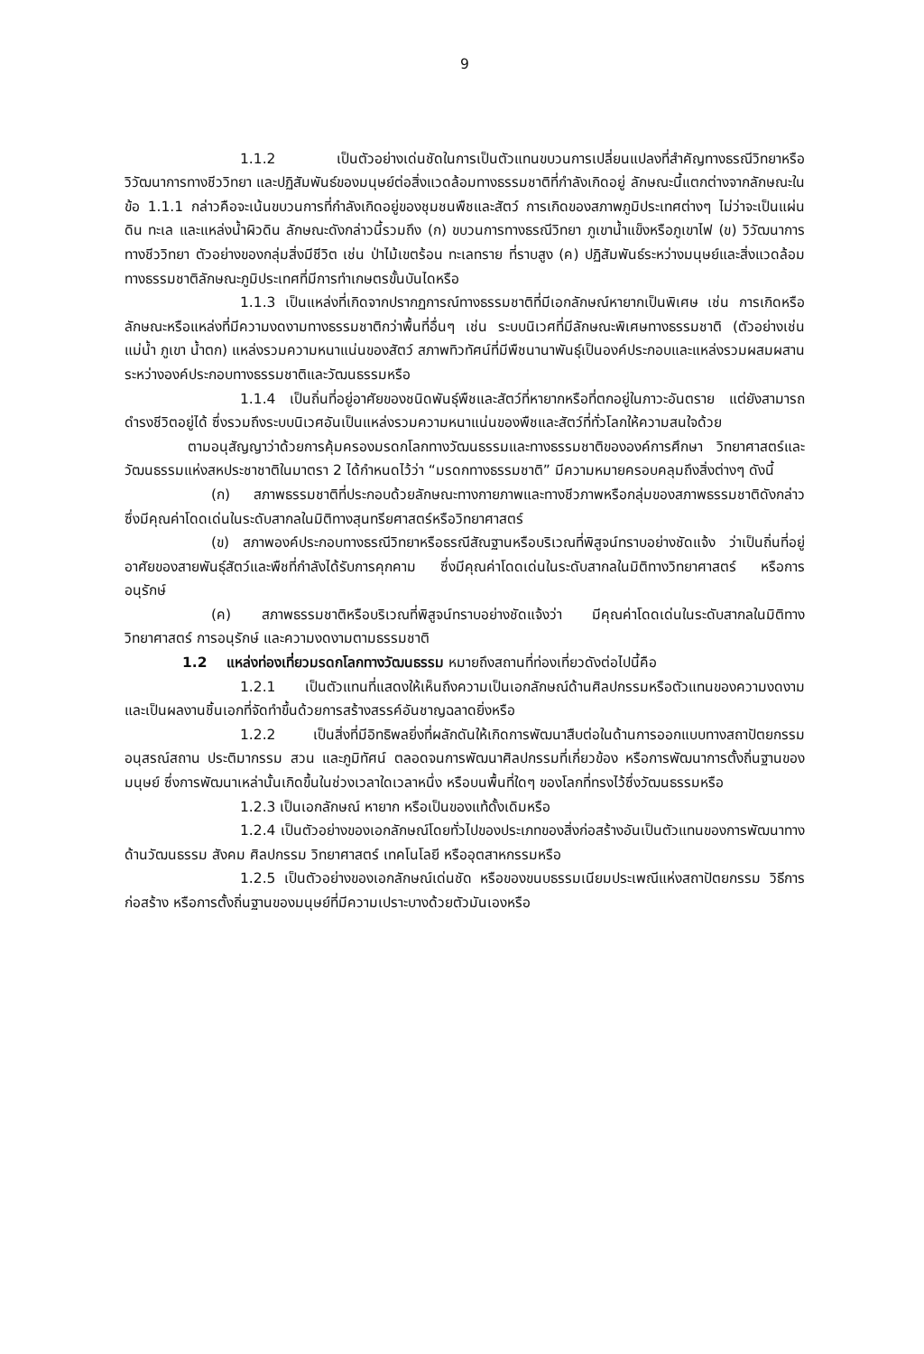9
1.1.2 เป็นตัวอย่างเด่นชัดในการเป็นตัวแทนขบวนการเปลี่ยนแปลงที่สำคัญทางธรณีวิทยาหรือวิวัฒนาการทางชีววิทยา และปฏิสัมพันธ์ของมนุษย์ต่อสิ่งแวดล้อมทางธรรมชาติที่กำลังเกิดอยู่ ลักษณะนี้แตกต่างจากลักษณะในข้อ 1.1.1 กล่าวคือจะเน้นขบวนการที่กำลังเกิดอยู่ของชุมชนพืชและสัตว์ การเกิดของสภาพภูมิประเทศต่างๆ ไม่ว่าจะเป็นแผ่นดิน ทะเล และแหล่งน้ำผิวดิน ลักษณะดังกล่าวนี้รวมถึง (ก) ขบวนการทางธรณีวิทยา ภูเขาน้ำแข็งหรือภูเขาไฟ (ข) วิวัฒนาการทางชีววิทยา ตัวอย่างของกลุ่มสิ่งมีชีวิต เช่น ป่าไม้เขตร้อน ทะเลทราย ที่ราบสูง (ค) ปฏิสัมพันธ์ระหว่างมนุษย์และสิ่งแวดล้อมทางธรรมชาติลักษณะภูมิประเทศที่มีการทำเกษตรขั้นบันไดหรือ
1.1.3 เป็นแหล่งที่เกิดจากปรากฏการณ์ทางธรรมชาติที่มีเอกลักษณ์หายากเป็นพิเศษ เช่น การเกิดหรือลักษณะหรือแหล่งที่มีความงดงามทางธรรมชาติกว่าพื้นที่อื่นๆ เช่น ระบบนิเวศที่มีลักษณะพิเศษทางธรรมชาติ (ตัวอย่างเช่น แม่น้ำ ภูเขา น้ำตก) แหล่งรวมความหนาแน่นของสัตว์ สภาพทิวทัศน์ที่มีพืชนานาพันธุ์เป็นองค์ประกอบและแหล่งรวมผสมผสานระหว่างองค์ประกอบทางธรรมชาติและวัฒนธรรมหรือ
1.1.4 เป็นถิ่นที่อยู่อาศัยของชนิดพันธุ์พืชและสัตว์ที่หายากหรือที่ตกอยู่ในภาวะอันตราย แต่ยังสามารถดำรงชีวิตอยู่ได้ ซึ่งรวมถึงระบบนิเวศอันเป็นแหล่งรวมความหนาแน่นของพืชและสัตว์ที่ทั่วโลกให้ความสนใจด้วย
ตามอนุสัญญาว่าด้วยการคุ้มครองมรดกโลกทางวัฒนธรรมและทางธรรมชาติขององค์การศึกษา วิทยาศาสตร์และวัฒนธรรมแห่งสหประชาชาติในมาตรา 2 ได้กำหนดไว้ว่า “มรดกทางธรรมชาติ” มีความหมายครอบคลุมถึงสิ่งต่างๆ ดังนี้
(ก) สภาพธรรมชาติที่ประกอบด้วยลักษณะทางกายภาพและทางชีวภาพหรือกลุ่มของสภาพธรรมชาติดังกล่าว ซึ่งมีคุณค่าโดดเด่นในระดับสากลในมิติทางสุนทรียศาสตร์หรือวิทยาศาสตร์
(ข) สภาพองค์ประกอบทางธรณีวิทยาหรือธรณีสัณฐานหรือบริเวณที่พิสูจน์ทราบอย่างชัดแจ้ง ว่าเป็นถิ่นที่อยู่อาศัยของสายพันธุ์สัตว์และพืชที่กำลังได้รับการคุกคาม ซึ่งมีคุณค่าโดดเด่นในระดับสากลในมิติทางวิทยาศาสตร์ หรือการอนุรักษ์
(ค) สภาพธรรมชาติหรือบริเวณที่พิสูจน์ทราบอย่างชัดแจ้งว่า มีคุณค่าโดดเด่นในระดับสากลในมิติทางวิทยาศาสตร์ การอนุรักษ์ และความงดงามตามธรรมชาติ
1.2 แหล่งท่องเที่ยวมรดกโลกทางวัฒนธรรม หมายถึงสถานที่ท่องเที่ยวดังต่อไปนี้คือ
1.2.1 เป็นตัวแทนที่แสดงให้เห็นถึงความเป็นเอกลักษณ์ด้านศิลปกรรมหรือตัวแทนของความงดงาม และเป็นผลงานชิ้นเอกที่จัดทำขึ้นด้วยการสร้างสรรค์อันชาญฉลาดยิ่งหรือ
1.2.2 เป็นสิ่งที่มีอิทธิพลยิ่งที่ผลักดันให้เกิดการพัฒนาสืบต่อในด้านการออกแบบทางสถาปัตยกรรม อนุสรณ์สถาน ประติมากรรม สวน และภูมิทัศน์ ตลอดจนการพัฒนาศิลปกรรมที่เกี่ยวข้อง หรือการพัฒนาการตั้งถิ่นฐานของมนุษย์ ซึ่งการพัฒนาเหล่านั้นเกิดขึ้นในช่วงเวลาใดเวลาหนึ่ง หรือบนพื้นที่ใดๆ ของโลกที่ทรงไว้ซึ่งวัฒนธรรมหรือ
1.2.3 เป็นเอกลักษณ์ หายาก หรือเป็นของแท้ดั้งเดิมหรือ
1.2.4 เป็นตัวอย่างของเอกลักษณ์โดยทั่วไปของประเภทของสิ่งก่อสร้างอันเป็นตัวแทนของการพัฒนาทางด้านวัฒนธรรม สังคม ศิลปกรรม วิทยาศาสตร์ เทคโนโลยี หรืออุตสาหกรรมหรือ
1.2.5 เป็นตัวอย่างของเอกลักษณ์เด่นชัด หรือของขนบธรรมเนียมประเพณีแห่งสถาปัตยกรรม วิธีการก่อสร้าง หรือการตั้งถิ่นฐานของมนุษย์ที่มีความเปราะบางด้วยตัวมันเองหรือ